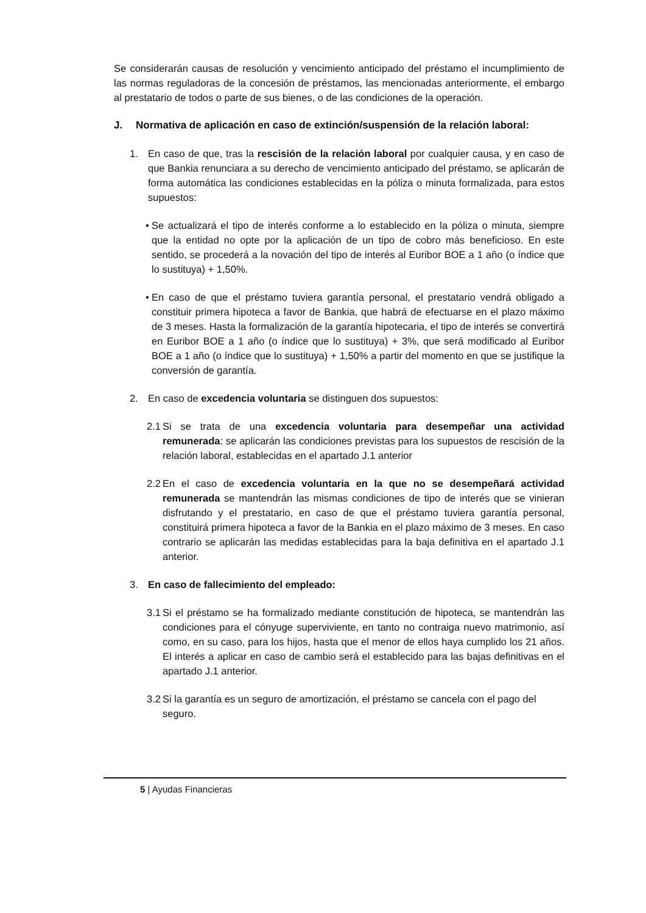Se considerarán causas de resolución y vencimiento anticipado del préstamo el incumplimiento de las normas reguladoras de la concesión de préstamos, las mencionadas anteriormente, el embargo al prestatario de todos o parte de sus bienes, o de las condiciones de la operación.
J. Normativa de aplicación en caso de extinción/suspensión de la relación laboral:
1. En caso de que, tras la rescisión de la relación laboral por cualquier causa, y en caso de que Bankia renunciara a su derecho de vencimiento anticipado del préstamo, se aplicarán de forma automática las condiciones establecidas en la póliza o minuta formalizada, para estos supuestos:
• Se actualizará el tipo de interés conforme a lo establecido en la póliza o minuta, siempre que la entidad no opte por la aplicación de un tipo de cobro más beneficioso. En este sentido, se procederá a la novación del tipo de interés al Euribor BOE a 1 año (o índice que lo sustituya) + 1,50%.
• En caso de que el préstamo tuviera garantía personal, el prestatario vendrá obligado a constituir primera hipoteca a favor de Bankia, que habrá de efectuarse en el plazo máximo de 3 meses. Hasta la formalización de la garantía hipotecaria, el tipo de interés se convertirá en Euribor BOE a 1 año (o índice que lo sustituya) + 3%, que será modificado al Euribor BOE a 1 año (o índice que lo sustituya) + 1,50% a partir del momento en que se justifique la conversión de garantía.
2. En caso de excedencia voluntaria se distinguen dos supuestos:
2.1
Si se trata de una excedencia voluntaria para desempeñar una actividad remunerada: se aplicarán las condiciones previstas para los supuestos de rescisión de la relación laboral, establecidas en el apartado J.1 anterior
2.2
En el caso de excedencia voluntaria en la que no se desempeñará actividad remunerada se mantendrán las mismas condiciones de tipo de interés que se vinieran disfrutando y el prestatario, en caso de que el préstamo tuviera garantía personal, constituirá primera hipoteca a favor de la Bankia en el plazo máximo de 3 meses. En caso contrario se aplicarán las medidas establecidas para la baja definitiva en el apartado J.1 anterior.
3. En caso de fallecimiento del empleado:
3.1
Si el préstamo se ha formalizado mediante constitución de hipoteca, se mantendrán las condiciones para el cónyuge superviviente, en tanto no contraiga nuevo matrimonio, así como, en su caso, para los hijos, hasta que el menor de ellos haya cumplido los 21 años. El interés a aplicar en caso de cambio será el establecido para las bajas definitivas en el apartado J.1 anterior.
3.2
Si la garantía es un seguro de amortización, el préstamo se cancela con el pago del seguro.
5 | Ayudas Financieras